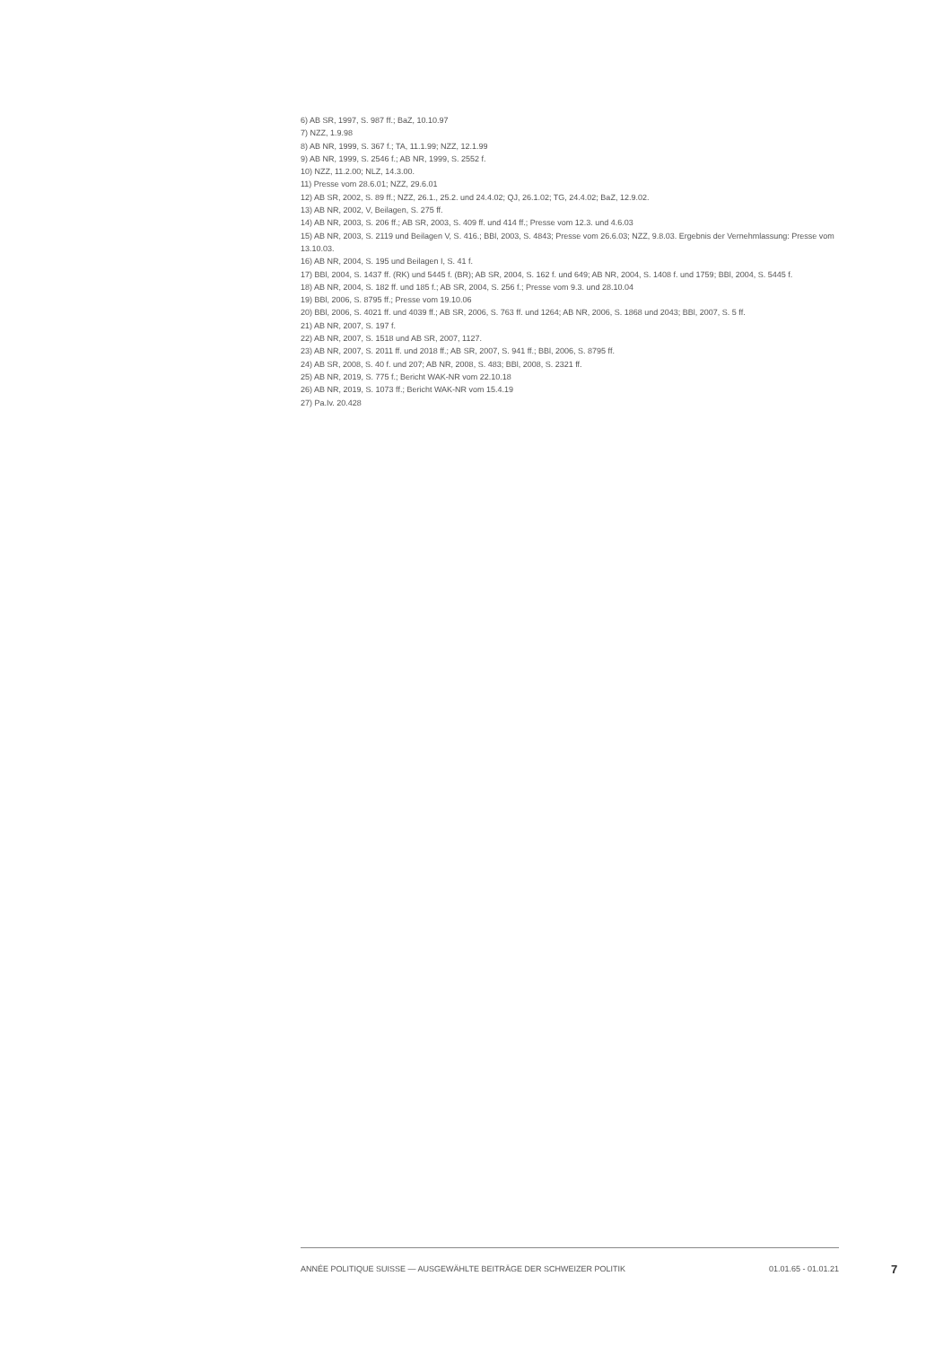6) AB SR, 1997, S. 987 ff.; BaZ, 10.10.97
7) NZZ, 1.9.98
8) AB NR, 1999, S. 367 f.; TA, 11.1.99; NZZ, 12.1.99
9) AB NR, 1999, S. 2546 f.; AB NR, 1999, S. 2552 f.
10) NZZ, 11.2.00; NLZ, 14.3.00.
11) Presse vom 28.6.01; NZZ, 29.6.01
12) AB SR, 2002, S. 89 ff.; NZZ, 26.1., 25.2. und 24.4.02; QJ, 26.1.02; TG, 24.4.02; BaZ, 12.9.02.
13) AB NR, 2002, V, Beilagen, S. 275 ff.
14) AB NR, 2003, S. 206 ff.; AB SR, 2003, S. 409 ff. und 414 ff.; Presse vom 12.3. und 4.6.03
15) AB NR, 2003, S. 2119 und Beilagen V, S. 416.; BBl, 2003, S. 4843; Presse vom 26.6.03; NZZ, 9.8.03. Ergebnis der Vernehmlassung: Presse vom 13.10.03.
16) AB NR, 2004, S. 195 und Beilagen I, S. 41 f.
17) BBl, 2004, S. 1437 ff. (RK) und 5445 f. (BR); AB SR, 2004, S. 162 f. und 649; AB NR, 2004, S. 1408 f. und 1759; BBl, 2004, S. 5445 f.
18) AB NR, 2004, S. 182 ff. und 185 f.; AB SR, 2004, S. 256 f.; Presse vom 9.3. und 28.10.04
19) BBl, 2006, S. 8795 ff.; Presse vom 19.10.06
20) BBl, 2006, S. 4021 ff. und 4039 ff.; AB SR, 2006, S. 763 ff. und 1264; AB NR, 2006, S. 1868 und 2043; BBl, 2007, S. 5 ff.
21) AB NR, 2007, S. 197 f.
22) AB NR, 2007, S. 1518 und AB SR, 2007, 1127.
23) AB NR, 2007, S. 2011 ff. und 2018 ff.; AB SR, 2007, S. 941 ff.; BBl, 2006, S. 8795 ff.
24) AB SR, 2008, S. 40 f. und 207; AB NR, 2008, S. 483; BBl, 2008, S. 2321 ff.
25) AB NR, 2019, S. 775 f.; Bericht WAK-NR vom 22.10.18
26) AB NR, 2019, S. 1073 ff.; Bericht WAK-NR vom 15.4.19
27) Pa.Iv. 20.428
ANNÉE POLITIQUE SUISSE — AUSGEWÄHLTE BEITRÄGE DER SCHWEIZER POLITIK 01.01.65 - 01.01.21
7